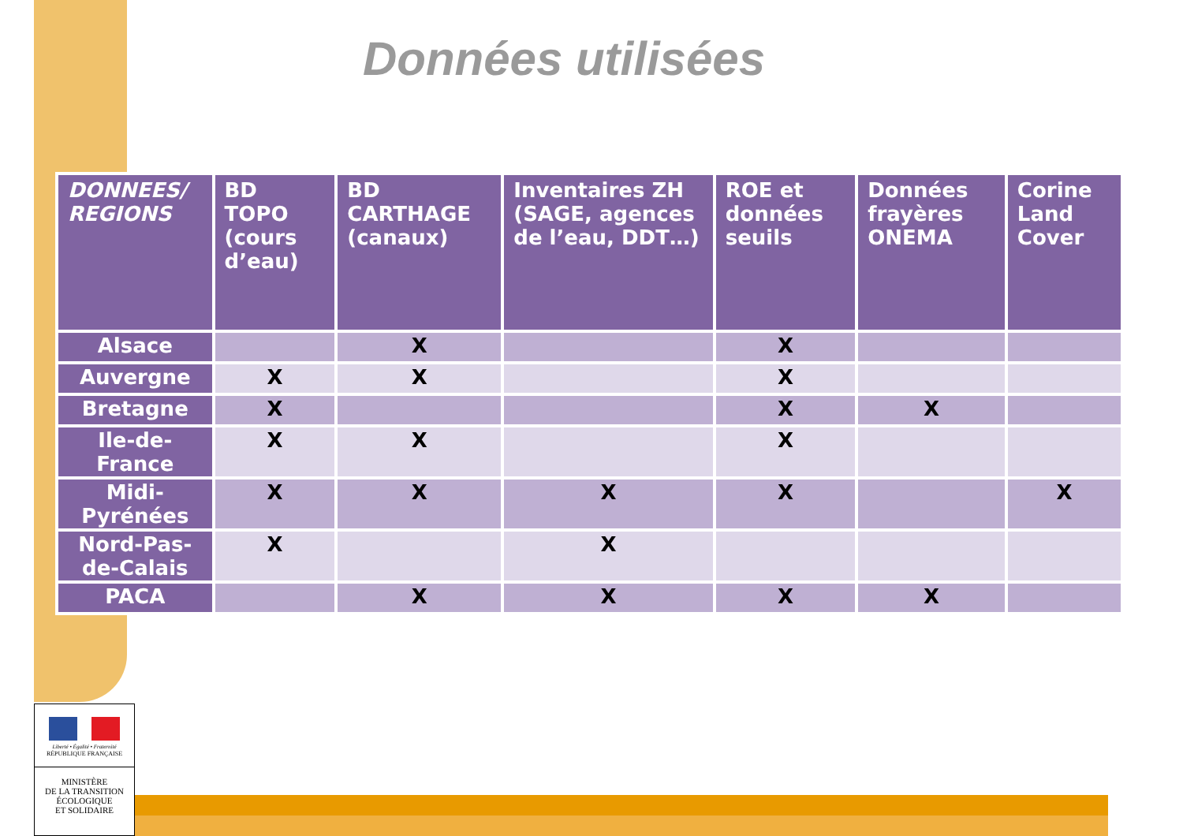Données utilisées
| DONNEES/ REGIONS | BD TOPO (cours d’eau) | BD CARTHAGE (canaux) | Inventaires ZH (SAGE, agences de l’eau, DDT…) | ROE et données seuils | Données frayères ONEMA | Corine Land Cover |
| --- | --- | --- | --- | --- | --- | --- |
| Alsace | | X | | X | | |
| Auvergne | X | X | | X | | |
| Bretagne | X | | | X | X | |
| Ile-de- France | X | X | | X | | |
| Midi- Pyrénées | X | X | X | X | | X |
| Nord-Pas- de-Calais | X | | X | | | |
| PACA | | X | X | X | X | |
Liberté • Égalité • Fraternité
RÉPUBLIQUE FRANÇAISE
MINISTÈRE
DE LA TRANSITION
ÉCOLOGIQUE
ET SOLIDAIRE